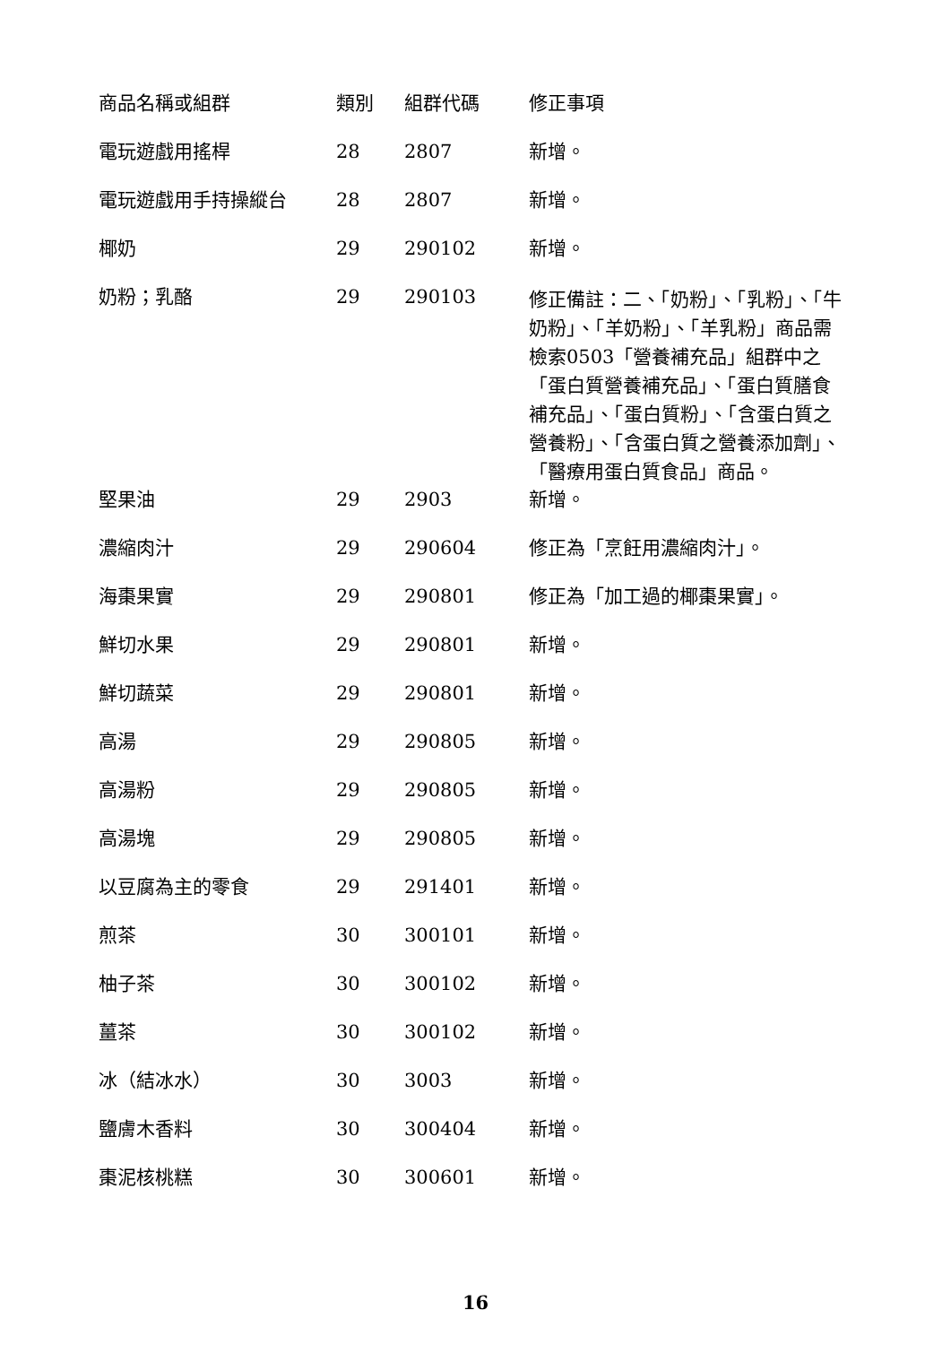| 商品名稱或組群 | 類別 | 組群代碼 | 修正事項 |
| --- | --- | --- | --- |
| 電玩遊戲用搖桿 | 28 | 2807 | 新增。 |
| 電玩遊戲用手持操縱台 | 28 | 2807 | 新增。 |
| 椰奶 | 29 | 290102 | 新增。 |
| 奶粉；乳酪 | 29 | 290103 | 修正備註：二、「奶粉」、「乳粉」、「牛奶粉」、「羊奶粉」、「羊乳粉」商品需檢索0503「營養補充品」組群中之「蛋白質營養補充品」、「蛋白質膳食補充品」、「蛋白質粉」、「含蛋白質之營養粉」、「含蛋白質之營養添加劑」、「醫療用蛋白質食品」商品。 |
| 堅果油 | 29 | 2903 | 新增。 |
| 濃縮肉汁 | 29 | 290604 | 修正為「烹飪用濃縮肉汁」。 |
| 海棗果實 | 29 | 290801 | 修正為「加工過的椰棗果實」。 |
| 鮮切水果 | 29 | 290801 | 新增。 |
| 鮮切蔬菜 | 29 | 290801 | 新增。 |
| 高湯 | 29 | 290805 | 新增。 |
| 高湯粉 | 29 | 290805 | 新增。 |
| 高湯塊 | 29 | 290805 | 新增。 |
| 以豆腐為主的零食 | 29 | 291401 | 新增。 |
| 煎茶 | 30 | 300101 | 新增。 |
| 柚子茶 | 30 | 300102 | 新增。 |
| 薑茶 | 30 | 300102 | 新增。 |
| 冰（結冰水） | 30 | 3003 | 新增。 |
| 鹽膚木香料 | 30 | 300404 | 新增。 |
| 棗泥核桃糕 | 30 | 300601 | 新增。 |
16